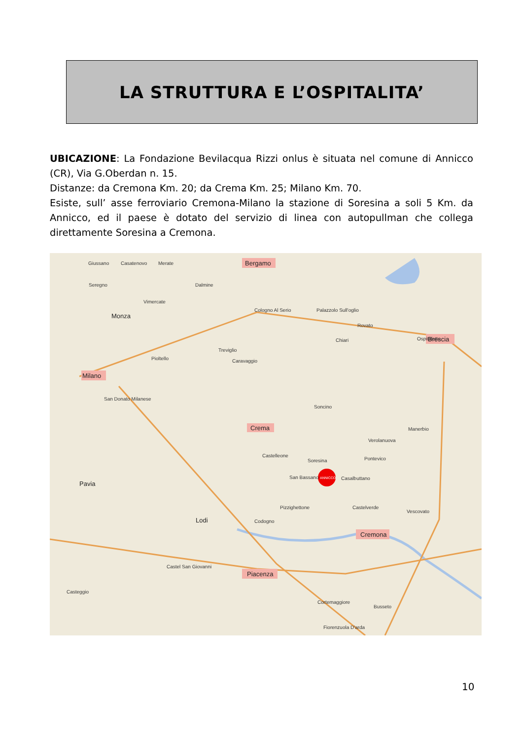LA STRUTTURA E L’OSPITALITA’
UBICAZIONE: La Fondazione Bevilacqua Rizzi onlus è situata nel comune di Annicco (CR), Via G.Oberdan n. 15.
Distanze: da Cremona Km. 20; da Crema Km. 25; Milano Km. 70.
Esiste, sull’ asse ferroviario Cremona-Milano la stazione di Soresina a soli 5 Km. da Annicco, ed il paese è dotato del servizio di linea con autopullman che collega direttamente Soresina a Cremona.
ANNICCO
Bergamo
Milano
Brescia
Crema
Cremona
Piacenza
Pavia
Monza
Lodi
Giussano
Casatenovo
Merate
Seregno
Vimercate
Dalmine
Cologno Al Serio
Palazzolo Sull'oglio
Rovato
Chiari
Treviglio
Caravaggio
Pioltello
San Donato Milanese
Soncino
Soresina
Castelleone
Casalbuttano
San Bassano
Codogno
Pizzighettone
Castelverde
Ospitaletto
Pontevico
Manerbio
Verolanuova
Vescovato
Casteggio
Castel San Giovanni
Busseto
Cortemaggiore
Fiorenzuola D'arda
10